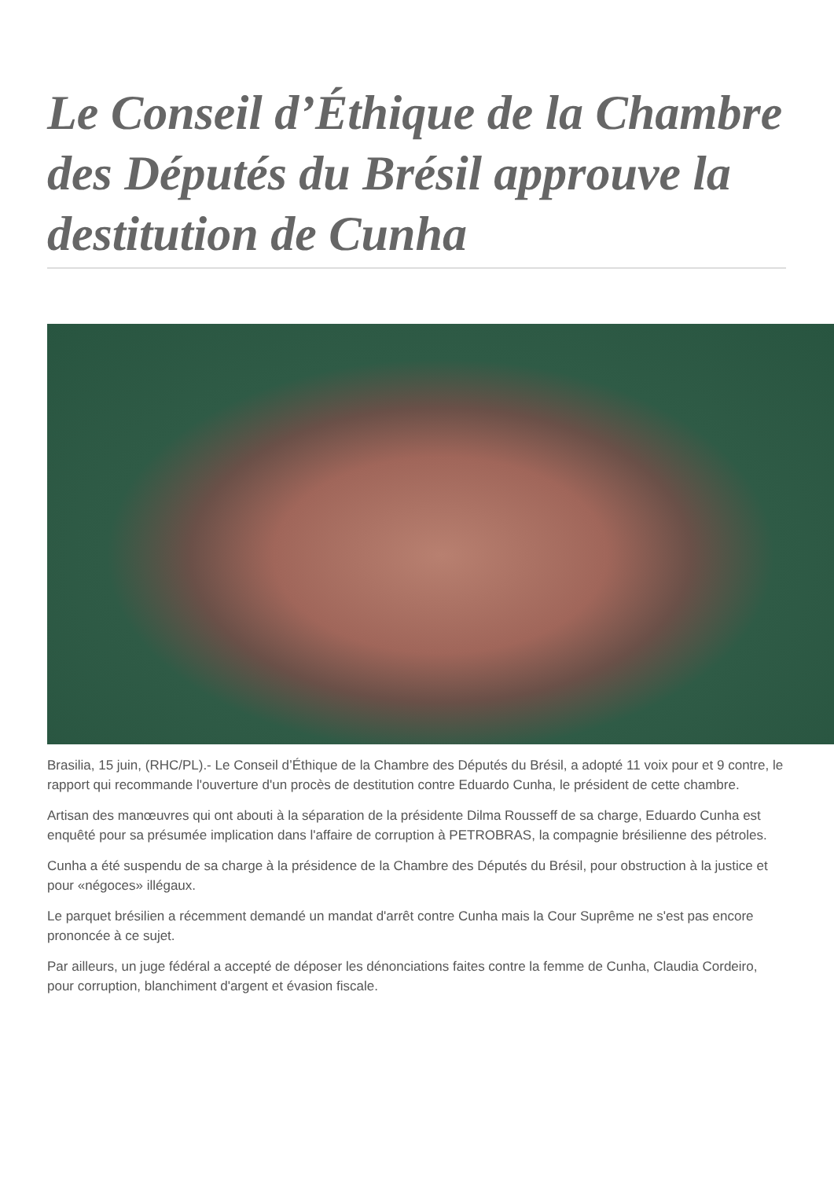Le Conseil d’Éthique de la Chambre des Députés du Brésil approuve la destitution de Cunha
Brasilia, 15 juin, (RHC/PL).- Le Conseil d’Éthique de la Chambre des Députés du Brésil, a adopté 11 voix pour et 9 contre, le rapport qui recommande l'ouverture d'un procès de destitution contre Eduardo Cunha, le président de cette chambre.
Artisan des manœuvres qui ont abouti à la séparation de la présidente Dilma Rousseff de sa charge, Eduardo Cunha est enquêté pour sa présumée implication dans l'affaire de corruption à PETROBRAS, la compagnie brésilienne des pétroles.
Cunha a été suspendu de sa charge à la présidence de la Chambre des Députés du Brésil, pour obstruction à la justice et pour «négoces» illégaux.
Le parquet brésilien a récemment demandé un mandat d'arrêt contre Cunha mais la Cour Suprême ne s'est pas encore prononcée à ce sujet.
Par ailleurs, un juge fédéral a accepté de déposer les dénonciations faites contre la femme de Cunha, Claudia Cordeiro, pour corruption, blanchiment d'argent et évasion fiscale.